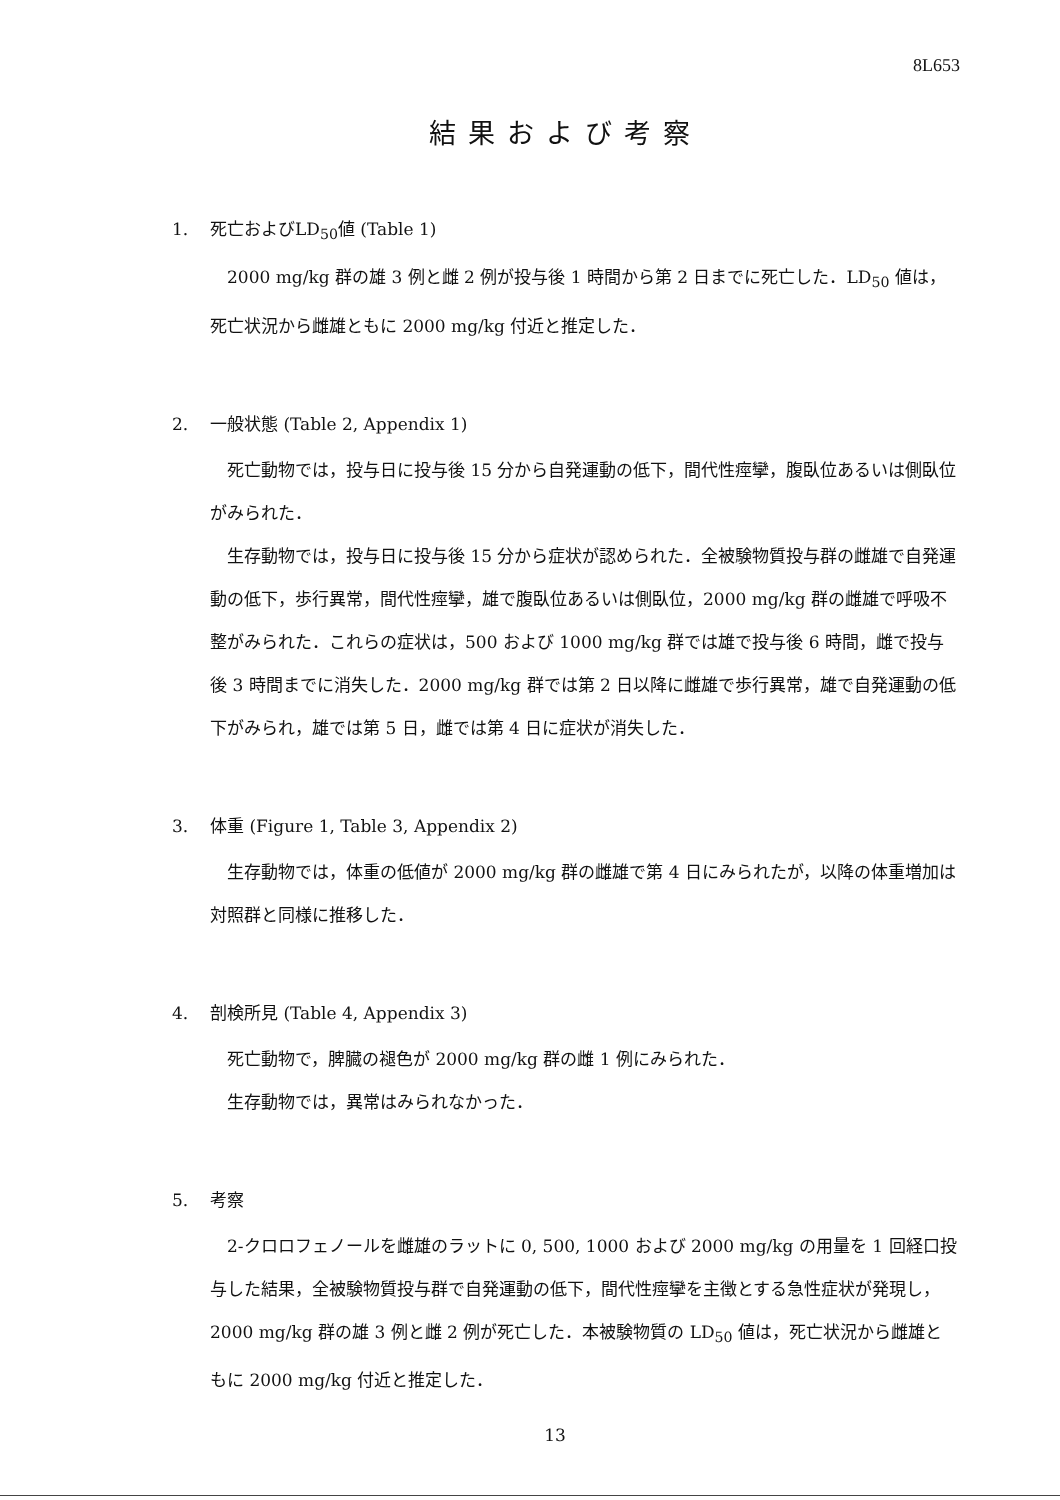8L653
結果および考察
1. 死亡およびLD<sub>50</sub>値 (Table 1)
2000 mg/kg 群の雄 3 例と雌 2 例が投与後 1 時間から第 2 日までに死亡した．LD<sub>50</sub> 値は，死亡状況から雌雄ともに 2000 mg/kg 付近と推定した．
2. 一般状態 (Table 2, Appendix 1)
死亡動物では，投与日に投与後 15 分から自発運動の低下，間代性痙攣，腹臥位あるいは側臥位がみられた．
生存動物では，投与日に投与後 15 分から症状が認められた．全被験物質投与群の雌雄で自発運動の低下，歩行異常，間代性痙攣，雄で腹臥位あるいは側臥位，2000 mg/kg 群の雌雄で呼吸不整がみられた．これらの症状は，500 および 1000 mg/kg 群では雄で投与後 6 時間，雌で投与後 3 時間までに消失した．2000 mg/kg 群では第 2 日以降に雌雄で歩行異常，雄で自発運動の低下がみられ，雄では第 5 日，雌では第 4 日に症状が消失した．
3. 体重 (Figure 1, Table 3, Appendix 2)
生存動物では，体重の低値が 2000 mg/kg 群の雌雄で第 4 日にみられたが，以降の体重増加は対照群と同様に推移した．
4. 剖検所見 (Table 4, Appendix 3)
死亡動物で，脾臓の褪色が 2000 mg/kg 群の雌 1 例にみられた．
生存動物では，異常はみられなかった．
5. 考察
2-クロロフェノールを雌雄のラットに 0, 500, 1000 および 2000 mg/kg の用量を 1 回経口投与した結果，全被験物質投与群で自発運動の低下，間代性痙攣を主徴とする急性症状が発現し，2000 mg/kg 群の雄 3 例と雌 2 例が死亡した．本被験物質の LD<sub>50</sub> 値は，死亡状況から雌雄ともに 2000 mg/kg 付近と推定した．
13